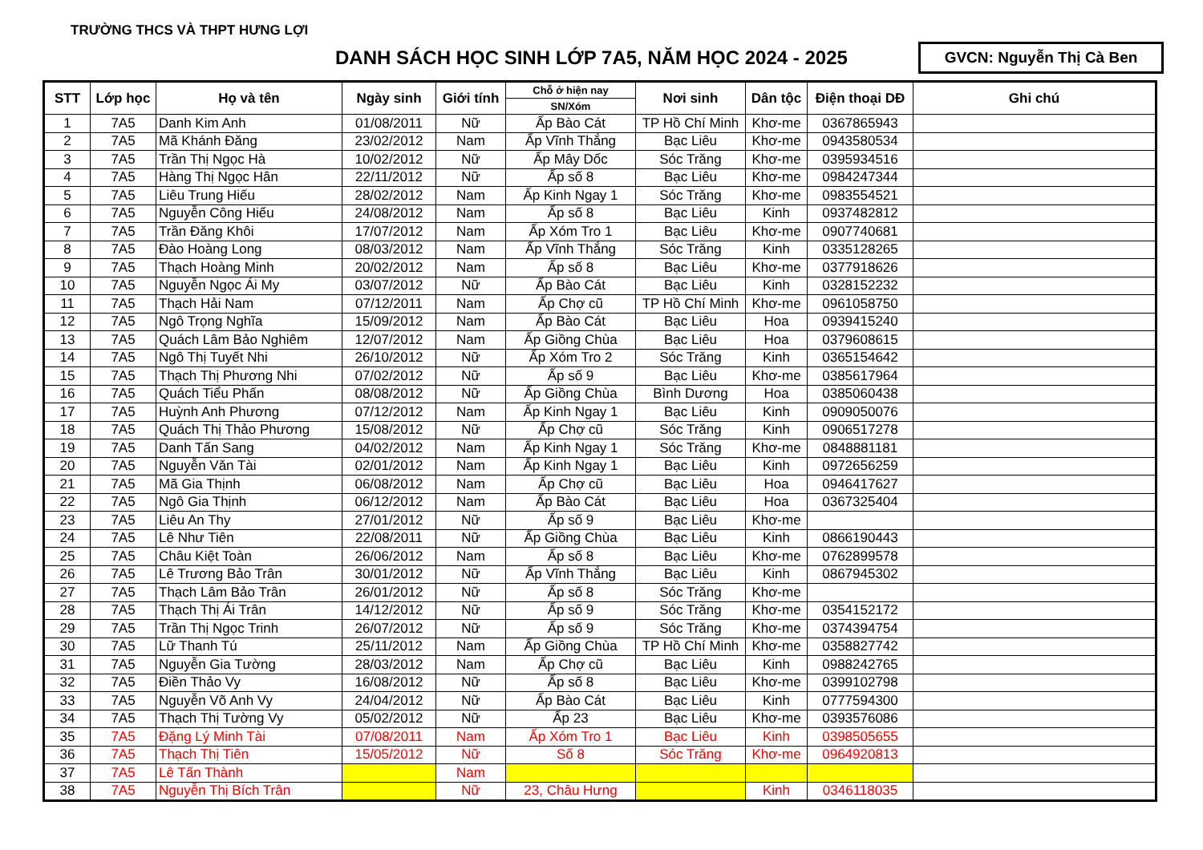TRƯỜNG THCS VÀ THPT HƯNG LỢI
DANH SÁCH HỌC SINH LỚP 7A5, NĂM HỌC 2024 - 2025
GVCN: Nguyễn Thị Cà Ben
| STT | Lớp học | Họ và tên | Ngày sinh | Giới tính | Chỗ ở hiện nay | Nơi sinh | Dân tộc | Điện thoại DĐ | Ghi chú |
| --- | --- | --- | --- | --- | --- | --- | --- | --- | --- |
| | | | | | SN/Xóm | | | | |
| 1 | 7A5 | Danh Kim Anh | 01/08/2011 | Nữ | Ấp Bào Cát | TP Hồ Chí Minh | Khơ-me | 0367865943 | |
| 2 | 7A5 | Mã Khánh Đăng | 23/02/2012 | Nam | Ấp Vĩnh Thắng | Bạc Liêu | Khơ-me | 0943580534 | |
| 3 | 7A5 | Trần Thị Ngọc Hà | 10/02/2012 | Nữ | Ấp Mây Dốc | Sóc Trăng | Khơ-me | 0395934516 | |
| 4 | 7A5 | Hàng Thị Ngọc Hân | 22/11/2012 | Nữ | Ấp số 8 | Bạc Liêu | Khơ-me | 0984247344 | |
| 5 | 7A5 | Liêu Trung Hiếu | 28/02/2012 | Nam | Ấp Kinh Ngay 1 | Sóc Trăng | Khơ-me | 0983554521 | |
| 6 | 7A5 | Nguyễn Công Hiếu | 24/08/2012 | Nam | Ấp số 8 | Bạc Liêu | Kinh | 0937482812 | |
| 7 | 7A5 | Trần Đăng Khôi | 17/07/2012 | Nam | Ấp Xóm Tro 1 | Bạc Liêu | Khơ-me | 0907740681 | |
| 8 | 7A5 | Đào Hoàng Long | 08/03/2012 | Nam | Ấp Vĩnh Thắng | Sóc Trăng | Kinh | 0335128265 | |
| 9 | 7A5 | Thạch Hoàng Minh | 20/02/2012 | Nam | Ấp số 8 | Bạc Liêu | Khơ-me | 0377918626 | |
| 10 | 7A5 | Nguyễn Ngọc Ái My | 03/07/2012 | Nữ | Ấp Bào Cát | Bạc Liêu | Kinh | 0328152232 | |
| 11 | 7A5 | Thạch Hải Nam | 07/12/2011 | Nam | Ấp Chợ cũ | TP Hồ Chí Minh | Khơ-me | 0961058750 | |
| 12 | 7A5 | Ngô Trọng Nghĩa | 15/09/2012 | Nam | Ấp Bào Cát | Bạc Liêu | Hoa | 0939415240 | |
| 13 | 7A5 | Quách Lâm Bảo Nghiêm | 12/07/2012 | Nam | Ấp Giồng Chùa | Bạc Liêu | Hoa | 0379608615 | |
| 14 | 7A5 | Ngô Thị Tuyết Nhi | 26/10/2012 | Nữ | Ấp Xóm Tro 2 | Sóc Trăng | Kinh | 0365154642 | |
| 15 | 7A5 | Thạch Thị Phương Nhi | 07/02/2012 | Nữ | Ấp số 9 | Bạc Liêu | Khơ-me | 0385617964 | |
| 16 | 7A5 | Quách Tiểu Phấn | 08/08/2012 | Nữ | Ấp Giồng Chùa | Bình Dương | Hoa | 0385060438 | |
| 17 | 7A5 | Huỳnh Anh Phương | 07/12/2012 | Nam | Ấp Kinh Ngay 1 | Bạc Liêu | Kinh | 0909050076 | |
| 18 | 7A5 | Quách Thị Thảo Phương | 15/08/2012 | Nữ | Ấp Chợ cũ | Sóc Trăng | Kinh | 0906517278 | |
| 19 | 7A5 | Danh Tấn Sang | 04/02/2012 | Nam | Ấp Kinh Ngay 1 | Sóc Trăng | Khơ-me | 0848881181 | |
| 20 | 7A5 | Nguyễn Văn Tài | 02/01/2012 | Nam | Ấp Kinh Ngay 1 | Bạc Liêu | Kinh | 0972656259 | |
| 21 | 7A5 | Mã Gia Thịnh | 06/08/2012 | Nam | Ấp Chợ cũ | Bạc Liêu | Hoa | 0946417627 | |
| 22 | 7A5 | Ngô Gia Thịnh | 06/12/2012 | Nam | Ấp Bào Cát | Bạc Liêu | Hoa | 0367325404 | |
| 23 | 7A5 | Liêu An Thy | 27/01/2012 | Nữ | Ấp số 9 | Bạc Liêu | Khơ-me | | |
| 24 | 7A5 | Lê Như Tiên | 22/08/2011 | Nữ | Ấp Giồng Chùa | Bạc Liêu | Kinh | 0866190443 | |
| 25 | 7A5 | Châu Kiệt Toàn | 26/06/2012 | Nam | Ấp số 8 | Bạc Liêu | Khơ-me | 0762899578 | |
| 26 | 7A5 | Lê Trương Bảo Trân | 30/01/2012 | Nữ | Ấp Vĩnh Thắng | Bạc Liêu | Kinh | 0867945302 | |
| 27 | 7A5 | Thạch Lâm Bảo Trân | 26/01/2012 | Nữ | Ấp số 8 | Sóc Trăng | Khơ-me | | |
| 28 | 7A5 | Thạch Thị Ái Trân | 14/12/2012 | Nữ | Ấp số 9 | Sóc Trăng | Khơ-me | 0354152172 | |
| 29 | 7A5 | Trần Thị Ngọc Trinh | 26/07/2012 | Nữ | Ấp số 9 | Sóc Trăng | Khơ-me | 0374394754 | |
| 30 | 7A5 | Lữ Thanh Tú | 25/11/2012 | Nam | Ấp Giồng Chùa | TP Hồ Chí Minh | Khơ-me | 0358827742 | |
| 31 | 7A5 | Nguyễn Gia Tường | 28/03/2012 | Nam | Ấp Chợ cũ | Bạc Liêu | Kinh | 0988242765 | |
| 32 | 7A5 | Điền Thảo Vy | 16/08/2012 | Nữ | Ấp số 8 | Bạc Liêu | Khơ-me | 0399102798 | |
| 33 | 7A5 | Nguyễn Võ Anh Vy | 24/04/2012 | Nữ | Ấp Bào Cát | Bạc Liêu | Kinh | 0777594300 | |
| 34 | 7A5 | Thạch Thị Tường Vy | 05/02/2012 | Nữ | Ấp 23 | Bạc Liêu | Khơ-me | 0393576086 | |
| 35 | 7A5 | Đặng Lý Minh Tài | 07/08/2011 | Nam | Ấp Xóm Tro 1 | Bạc Liêu | Kinh | 0398505655 | |
| 36 | 7A5 | Thạch Thị Tiên | 15/05/2012 | Nữ | Số 8 | Sóc Trăng | Khơ-me | 0964920813 | |
| 37 | 7A5 | Lê Tấn Thành | | Nam | | | | | |
| 38 | 7A5 | Nguyễn Thị Bích Trân | | Nữ | 23, Châu Hưng | | Kinh | 0346118035 | |